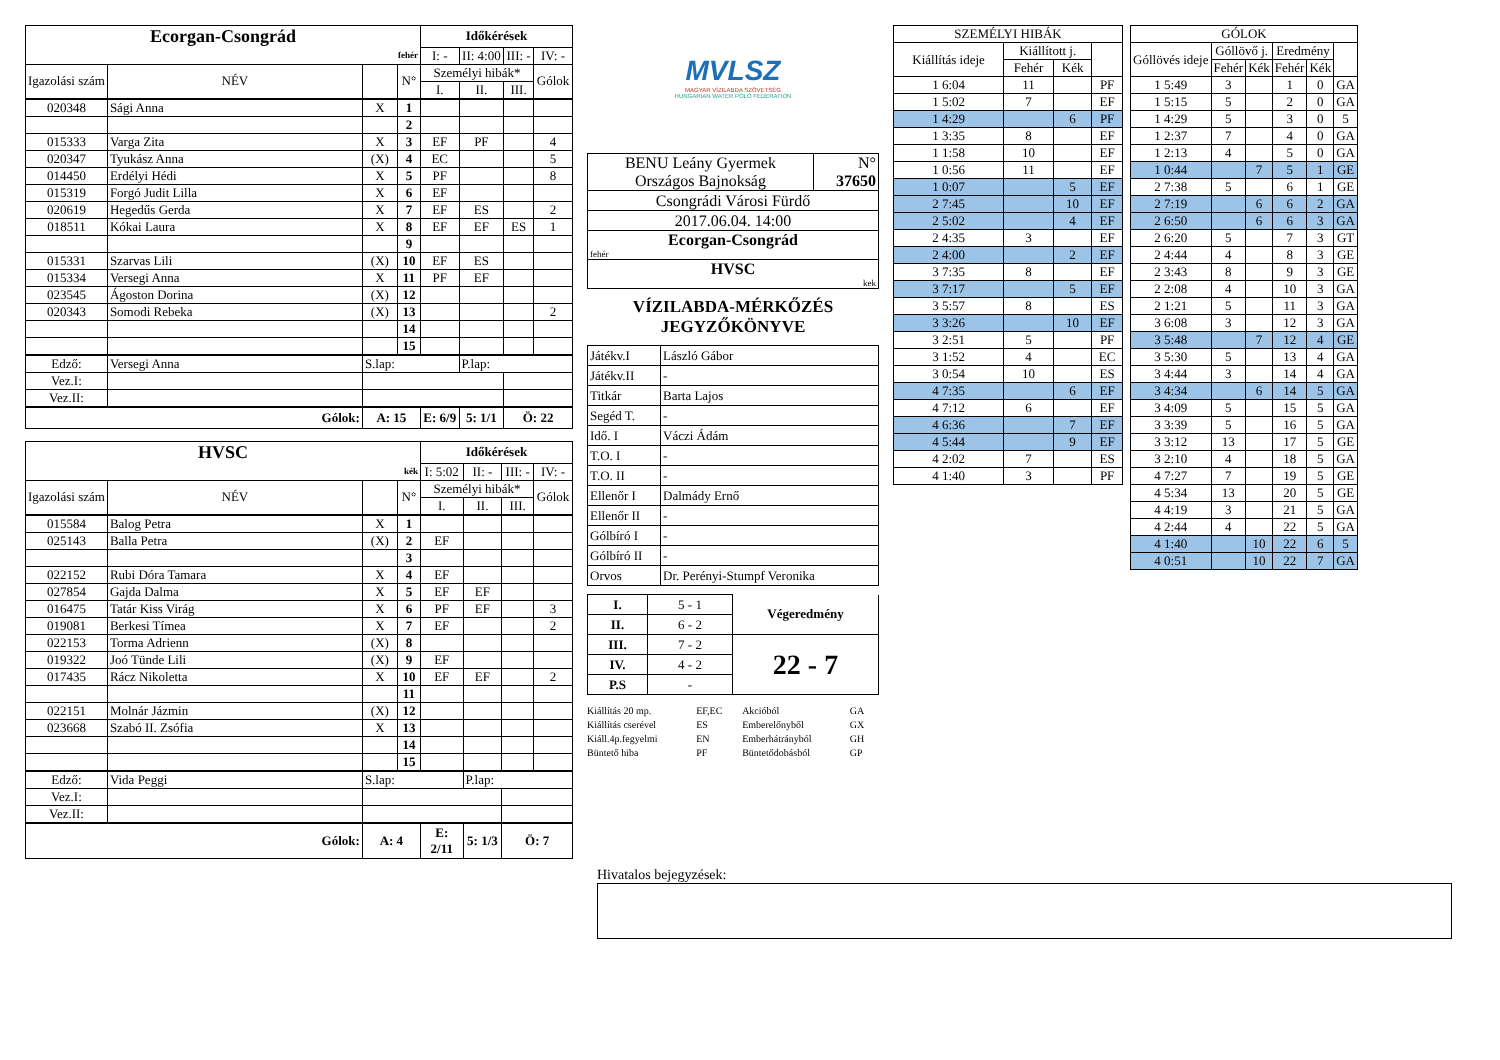| Ecorgan-Csongrád | | | | Időkérések | | | |
| --- | --- | --- | --- | --- | --- | --- | --- |
| fehér | | | | I: - | II: 4:00 | III: - | IV: - |
| Igazolási szám | NÉV | | N° | Személyi hibák* | | | Gólok |
| | | | | I. | II. | III. | |
| 020348 | Sági Anna | X | 1 | | | | |
| | | | 2 | | | | |
| 015333 | Varga Zita | X | 3 | EF | PF | | 4 |
| 020347 | Tyukász Anna | (X) | 4 | EC | | | 5 |
| 014450 | Erdélyi Hédi | X | 5 | PF | | | 8 |
| 015319 | Forgó Judit Lilla | X | 6 | EF | | | |
| 020619 | Hegedűs Gerda | X | 7 | EF | ES | | 2 |
| 018511 | Kókai Laura | X | 8 | EF | EF | ES | 1 |
| | | | 9 | | | | |
| 015331 | Szarvas Lili | (X) | 10 | EF | ES | | |
| 015334 | Versegi Anna | X | 11 | PF | EF | | |
| 023545 | Ágoston Dorina | (X) | 12 | | | | |
| 020343 | Somodi Rebeka | (X) | 13 | | | | 2 |
| | | | 14 | | | | |
| | | | 15 | | | | |
| Edző: | Versegi Anna | S.lap: | | | P.lap: | | |
| Vez.I: | | | | | | | |
| Vez.II: | | | | | | | |
| Gólok: | | A: 15 | | E: 6/9 | 5: 1/1 | Ö: 22 | |
| HVSC | | | | Időkérések | | | |
| --- | --- | --- | --- | --- | --- | --- | --- |
| kék | | | | I: 5:02 | II: - | III: - | IV: - |
| Igazolási szám | NÉV | | N° | Személyi hibák* | | | Gólok |
| | | | | I. | II. | III. | |
| 015584 | Balog Petra | X | 1 | | | | |
| 025143 | Balla Petra | (X) | 2 | EF | | | |
| | | | 3 | | | | |
| 022152 | Rubi Dóra Tamara | X | 4 | EF | | | |
| 027854 | Gajda Dalma | X | 5 | EF | EF | | |
| 016475 | Tatár Kiss Virág | X | 6 | PF | EF | | 3 |
| 019081 | Berkesi Tímea | X | 7 | EF | | | 2 |
| 022153 | Torma Adrienn | (X) | 8 | | | | |
| 019322 | Joó Tünde Lili | (X) | 9 | EF | | | |
| 017435 | Rácz Nikoletta | X | 10 | EF | EF | | 2 |
| | | | 11 | | | | |
| 022151 | Molnár Jázmin | (X) | 12 | | | | |
| 023668 | Szabó II. Zsófia | X | 13 | | | | |
| | | | 14 | | | | |
| | | | 15 | | | | |
| Edző: | Vida Peggi | S.lap: | | | P.lap: | | |
| Vez.I: | | | | | | | |
| Vez.II: | | | | | | | |
| Gólok: | | A: 4 | | E: 2/11 | 5: 1/3 | Ö: 7 | |
MVLSZ
MAGYAR VÍZILABDA SZÖVETSÉG
HUNGARIAN WATER POLO FEDERATION
| BENU Leány Gyermek Országos Bajnokság | N° 37650 |
| Csongrádi Városi Fürdő | |
| 2017.06.04. 14:00 | |
| Ecorgan-Csongrád fehér | |
| HVSC kek | |
VÍZILABDA-MÉRKŐZÉS
JEGYZŐKÖNYVE
| Játékv.I | László Gábor |
| Játékv.II | - |
| Titkár | Barta Lajos |
| Segéd T. | - |
| Idő. I | Váczi Ádám |
| T.O. I | - |
| T.O. II | - |
| Ellenőr I | Dalmády Ernő |
| Ellenőr II | - |
| Gólbíró I | - |
| Gólbíró II | - |
| Orvos | Dr. Perényi-Stumpf Veronika |
| I. | 5 - 1 | Végeredmény |
| II. | 6 - 2 | |
| III. | 7 - 2 | 22 - 7 |
| IV. | 4 - 2 | |
| P.S | - | |
| Kiállítás 20 mp. | EF,EC | Akcióból | GA |
| Kiállítás cserével | ES | Emberelőnyből | GX |
| Kiáll.4p.fegyelmi | EN | Emberhátrányból | GH |
| Büntető hiba | PF | Büntetődobásból | GP |
| SZEMÉLYI HIBÁK | | | |
| --- | --- | --- | --- |
| Kiállítás ideje | Kiállított j. | | |
| | Fehér | Kék | |
| 1 6:04 | 11 | | PF |
| 1 5:02 | 7 | | EF |
| 1 4:29 | | 6 | PF |
| 1 3:35 | 8 | | EF |
| 1 1:58 | 10 | | EF |
| 1 0:56 | 11 | | EF |
| 1 0:07 | | 5 | EF |
| 2 7:45 | | 10 | EF |
| 2 5:02 | | 4 | EF |
| 2 4:35 | 3 | | EF |
| 2 4:00 | | 2 | EF |
| 3 7:35 | 8 | | EF |
| 3 7:17 | | 5 | EF |
| 3 5:57 | 8 | | ES |
| 3 3:26 | | 10 | EF |
| 3 2:51 | 5 | | PF |
| 3 1:52 | 4 | | EC |
| 3 0:54 | 10 | | ES |
| 4 7:35 | | 6 | EF |
| 4 7:12 | 6 | | EF |
| 4 6:36 | | 7 | EF |
| 4 5:44 | | 9 | EF |
| 4 2:02 | 7 | | ES |
| 4 1:40 | 3 | | PF |
| GÓLOK | | | | | |
| --- | --- | --- | --- | --- | --- |
| Góllövés ideje | Góllövő j. | | Eredmény | | |
| | Fehér | Kék | Fehér | Kék | |
| 1 5:49 | 3 | | 1 | 0 | GA |
| 1 5:15 | 5 | | 2 | 0 | GA |
| 1 4:29 | 5 | | 3 | 0 | 5 |
| 1 2:37 | 7 | | 4 | 0 | GA |
| 1 2:13 | 4 | | 5 | 0 | GA |
| 1 0:44 | | 7 | 5 | 1 | GE |
| 2 7:38 | 5 | | 6 | 1 | GE |
| 2 7:19 | | 6 | 6 | 2 | GA |
| 2 6:50 | | 6 | 6 | 3 | GA |
| 2 6:20 | 5 | | 7 | 3 | GT |
| 2 4:44 | 4 | | 8 | 3 | GE |
| 2 3:43 | 8 | | 9 | 3 | GE |
| 2 2:08 | 4 | | 10 | 3 | GA |
| 2 1:21 | 5 | | 11 | 3 | GA |
| 3 6:08 | 3 | | 12 | 3 | GA |
| 3 5:48 | | 7 | 12 | 4 | GE |
| 3 5:30 | 5 | | 13 | 4 | GA |
| 3 4:44 | 3 | | 14 | 4 | GA |
| 3 4:34 | | 6 | 14 | 5 | GA |
| 3 4:09 | 5 | | 15 | 5 | GA |
| 3 3:39 | 5 | | 16 | 5 | GA |
| 3 3:12 | 13 | | 17 | 5 | GE |
| 3 2:10 | 4 | | 18 | 5 | GA |
| 4 7:27 | 7 | | 19 | 5 | GE |
| 4 5:34 | 13 | | 20 | 5 | GE |
| 4 4:19 | 3 | | 21 | 5 | GA |
| 4 2:44 | 4 | | 22 | 5 | GA |
| 4 1:40 | | 10 | 22 | 6 | 5 |
| 4 0:51 | | 10 | 22 | 7 | GA |
Hivatalos bejegyzések: